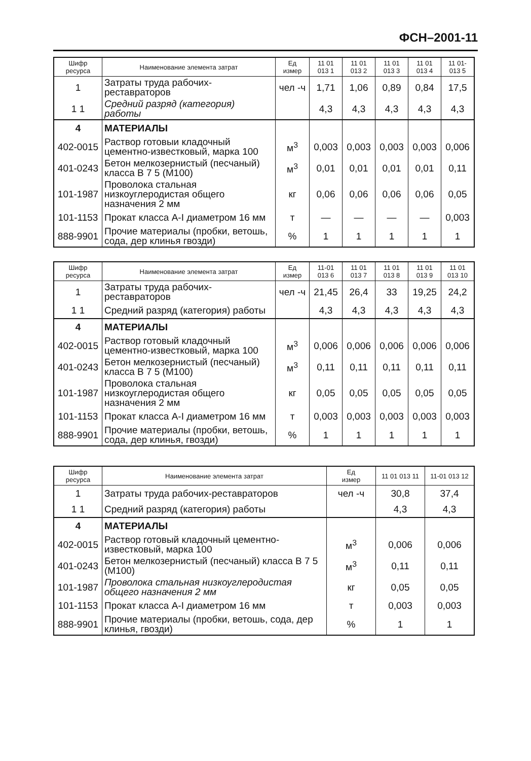ФСН–2001-11
| Шифр ресурса | Наименование элемента затрат | Ед измер | 11 01 013 1 | 11 01 013 2 | 11 01 013 3 | 11 01 013 4 | 11 01- 013 5 |
| --- | --- | --- | --- | --- | --- | --- | --- |
| 1 | Затраты труда рабочих-реставраторов | чел -ч | 1,71 | 1,06 | 0,89 | 0,84 | 17,5 |
| 1 1 | Средний разряд (категория) работы | | 4,3 | 4,3 | 4,3 | 4,3 | 4,3 |
| 4 | МАТЕРИАЛЫ | | | | | | |
| 402-0015 | Раствор готовыи кладочный цементно-известковый, марка 100 | м<sup>3</sup> | 0,003 | 0,003 | 0,003 | 0,003 | 0,006 |
| 401-0243 | Бетон мелкозернистый (песчаный) класса В 7 5 (М100) | м<sup>3</sup> | 0,01 | 0,01 | 0,01 | 0,01 | 0,11 |
| 101-1987 | Проволока стальная низкоуглеродистая общего назначения 2 мм | кг | 0,06 | 0,06 | 0,06 | 0,06 | 0,05 |
| 101-1153 | Прокат класса А-I диаметром 16 мм | т | — | — | — | — | 0,003 |
| 888-9901 | Прочие материалы (пробки, ветошь, сода, дер клинья гвозди) | % | 1 | 1 | 1 | 1 | 1 |
| Шифр ресурса | Наименование элемента затрат | Ед измер | 11-01 013 6 | 11 01 013 7 | 11 01 013 8 | 11 01 013 9 | 11 01 013 10 |
| --- | --- | --- | --- | --- | --- | --- | --- |
| 1 | Затраты труда рабочих-реставраторов | чел -ч | 21,45 | 26,4 | 33 | 19,25 | 24,2 |
| 1 1 | Средний разряд (категория) работы | | 4,3 | 4,3 | 4,3 | 4,3 | 4,3 |
| 4 | МАТЕРИАЛЫ | | | | | | |
| 402-0015 | Раствор готовый кладочный цементно-известковый, марка 100 | м<sup>3</sup> | 0,006 | 0,006 | 0,006 | 0,006 | 0,006 |
| 401-0243 | Бетон мелкозернистый (песчаный) класса В 7 5 (М100) | м<sup>3</sup> | 0,11 | 0,11 | 0,11 | 0,11 | 0,11 |
| 101-1987 | Проволока стальная низкоуглеродистая общего назначения 2 мм | кг | 0,05 | 0,05 | 0,05 | 0,05 | 0,05 |
| 101-1153 | Прокат класса А-I диаметром 16 мм | т | 0,003 | 0,003 | 0,003 | 0,003 | 0,003 |
| 888-9901 | Прочие материалы (пробки, ветошь, сода, дер клинья, гвозди) | % | 1 | 1 | 1 | 1 | 1 |
| Шифр ресурса | Наименование элемента затрат | Ед измер | 11 01 013 11 | 11-01 013 12 |
| --- | --- | --- | --- | --- |
| 1 | Затраты труда рабочих-реставраторов | чел -ч | 30,8 | 37,4 |
| 1 1 | Средний разряд (категория) работы | | 4,3 | 4,3 |
| 4 | МАТЕРИАЛЫ | | | |
| 402-0015 | Раствор готовый кладочный цементно-известковый, марка 100 | м<sup>3</sup> | 0,006 | 0,006 |
| 401-0243 | Бетон мелкозернистый (песчаный) класса В 7 5 (М100) | м<sup>3</sup> | 0,11 | 0,11 |
| 101-1987 | Проволока стальная низкоуглеродистая общего назначения 2 мм | кг | 0,05 | 0,05 |
| 101-1153 | Прокат класса А-I диаметром 16 мм | т | 0,003 | 0,003 |
| 888-9901 | Прочие материалы (пробки, ветошь, сода, дер клинья, гвозди) | % | 1 | 1 |